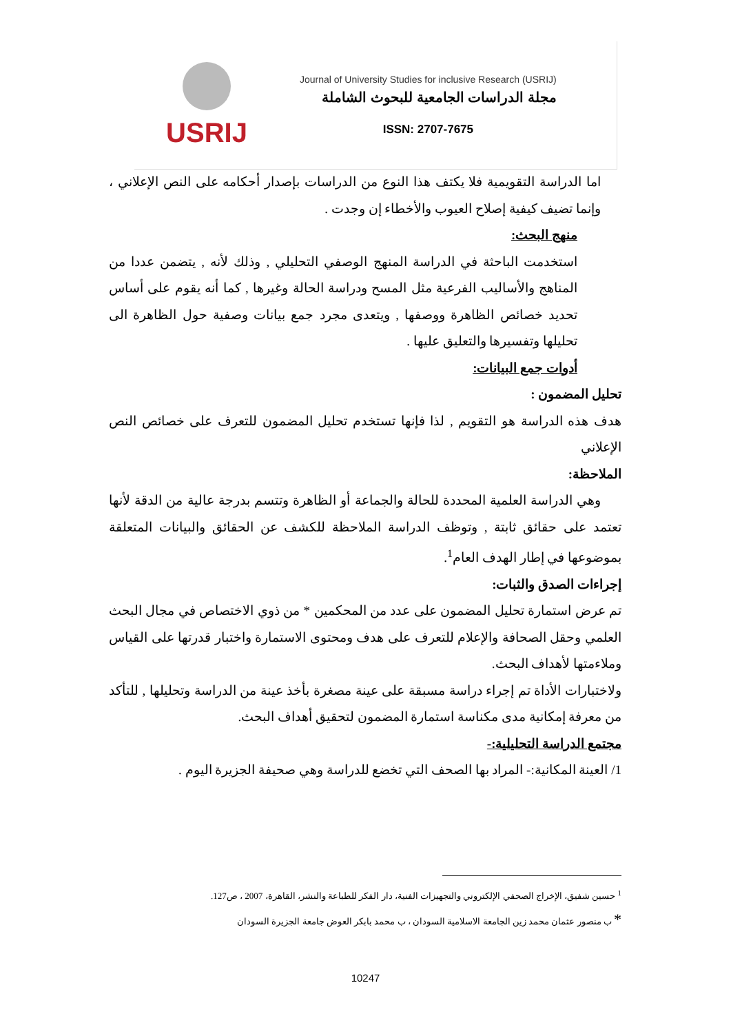USRIJ
Journal of University Studies for inclusive Research (USRIJ)
مجلة الدراسات الجامعية للبحوث الشاملة
ISSN: 2707-7675
اما الدراسة التقويمية فلا يكتف هذا النوع من الدراسات بإصدار أحكامه على النص الإعلاني ، وإنما تضيف كيفية إصلاح العيوب والأخطاء إن وجدت .
منهج البحث:
استخدمت الباحثة في الدراسة المنهج الوصفي التحليلي , وذلك لأنه , يتضمن عددا من المناهج والأساليب الفرعية مثل المسح ودراسة الحالة وغيرها , كما أنه يقوم على أساس تحديد خصائص الظاهرة ووصفها , ويتعدى مجرد جمع بيانات وصفية حول الظاهرة الى تحليلها وتفسيرها والتعليق عليها .
أدوات جمع البيانات:
تحليل المضمون :
هدف هذه الدراسة هو التقويم , لذا فإنها تستخدم تحليل المضمون للتعرف على خصائص النص الإعلاني
الملاحظة:
وهي الدراسة العلمية المحددة للحالة والجماعة أو الظاهرة وتتسم بدرجة عالية من الدقة لأنها تعتمد على حقائق ثابتة , وتوظف الدراسة الملاحظة للكشف عن الحقائق والبيانات المتعلقة بموضوعها في إطار الهدف العام<sup>1</sup>.
إجراءات الصدق والثبات:
تم عرض استمارة تحليل المضمون على عدد من المحكمين * من ذوي الاختصاص في مجال البحث العلمي وحقل الصحافة والإعلام للتعرف على هدف ومحتوى الاستمارة واختبار قدرتها على القياس وملاءمتها لأهداف البحث.
ولاختبارات الأداة تم إجراء دراسة مسبقة على عينة مصغرة بأخذ عينة من الدراسة وتحليلها , للتأكد من معرفة إمكانية مدى مكناسة استمارة المضمون لتحقيق أهداف البحث.
مجتمع الدراسة التحليلية:-
1/ العينة المكانية:- المراد بها الصحف التي تخضع للدراسة وهي صحيفة الجزيرة اليوم .
<sup>1</sup> حسين شفيق، الإخراج الصحفي الإلكتروني والتجهيزات الفنية، دار الفكر للطباعة والنشر، القاهرة، 2007 ، ص127.
* ب منصور عثمان محمد زين الجامعة الاسلامية السودان ، ب محمد بابكر العوض جامعة الجزيرة السودان
10247